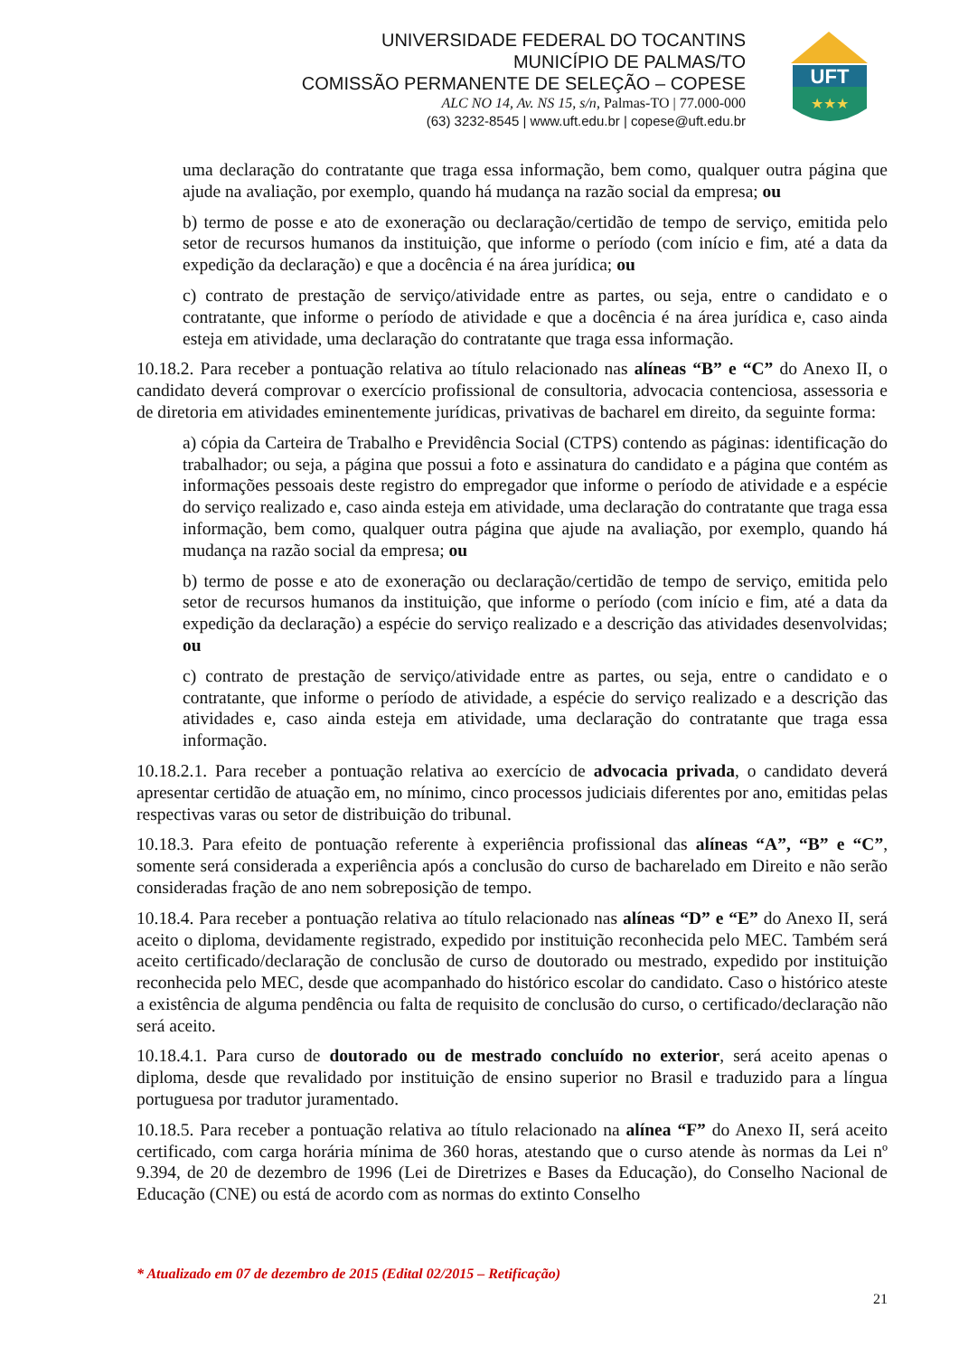UNIVERSIDADE FEDERAL DO TOCANTINS
MUNICÍPIO DE PALMAS/TO
COMISSÃO PERMANENTE DE SELEÇÃO – COPESE
ALC NO 14, Av. NS 15, s/n, Palmas-TO | 77.000-000
(63) 3232-8545 | www.uft.edu.br | copese@uft.edu.br
UFT
★★★
uma declaração do contratante que traga essa informação, bem como, qualquer outra página que ajude na avaliação, por exemplo, quando há mudança na razão social da empresa; ou
b) termo de posse e ato de exoneração ou declaração/certidão de tempo de serviço, emitida pelo setor de recursos humanos da instituição, que informe o período (com início e fim, até a data da expedição da declaração) e que a docência é na área jurídica; ou
c) contrato de prestação de serviço/atividade entre as partes, ou seja, entre o candidato e o contratante, que informe o período de atividade e que a docência é na área jurídica e, caso ainda esteja em atividade, uma declaração do contratante que traga essa informação.
10.18.2. Para receber a pontuação relativa ao título relacionado nas alíneas “B” e “C” do Anexo II, o candidato deverá comprovar o exercício profissional de consultoria, advocacia contenciosa, assessoria e de diretoria em atividades eminentemente jurídicas, privativas de bacharel em direito, da seguinte forma:
a) cópia da Carteira de Trabalho e Previdência Social (CTPS) contendo as páginas: identificação do trabalhador; ou seja, a página que possui a foto e assinatura do candidato e a página que contém as informações pessoais deste registro do empregador que informe o período de atividade e a espécie do serviço realizado e, caso ainda esteja em atividade, uma declaração do contratante que traga essa informação, bem como, qualquer outra página que ajude na avaliação, por exemplo, quando há mudança na razão social da empresa; ou
b) termo de posse e ato de exoneração ou declaração/certidão de tempo de serviço, emitida pelo setor de recursos humanos da instituição, que informe o período (com início e fim, até a data da expedição da declaração) a espécie do serviço realizado e a descrição das atividades desenvolvidas; ou
c) contrato de prestação de serviço/atividade entre as partes, ou seja, entre o candidato e o contratante, que informe o período de atividade, a espécie do serviço realizado e a descrição das atividades e, caso ainda esteja em atividade, uma declaração do contratante que traga essa informação.
10.18.2.1. Para receber a pontuação relativa ao exercício de advocacia privada, o candidato deverá apresentar certidão de atuação em, no mínimo, cinco processos judiciais diferentes por ano, emitidas pelas respectivas varas ou setor de distribuição do tribunal.
10.18.3. Para efeito de pontuação referente à experiência profissional das alíneas “A”, “B” e “C”, somente será considerada a experiência após a conclusão do curso de bacharelado em Direito e não serão consideradas fração de ano nem sobreposição de tempo.
10.18.4. Para receber a pontuação relativa ao título relacionado nas alíneas “D” e “E” do Anexo II, será aceito o diploma, devidamente registrado, expedido por instituição reconhecida pelo MEC. Também será aceito certificado/declaração de conclusão de curso de doutorado ou mestrado, expedido por instituição reconhecida pelo MEC, desde que acompanhado do histórico escolar do candidato. Caso o histórico ateste a existência de alguma pendência ou falta de requisito de conclusão do curso, o certificado/declaração não será aceito.
10.18.4.1. Para curso de doutorado ou de mestrado concluído no exterior, será aceito apenas o diploma, desde que revalidado por instituição de ensino superior no Brasil e traduzido para a língua portuguesa por tradutor juramentado.
10.18.5. Para receber a pontuação relativa ao título relacionado na alínea “F” do Anexo II, será aceito certificado, com carga horária mínima de 360 horas, atestando que o curso atende às normas da Lei nº 9.394, de 20 de dezembro de 1996 (Lei de Diretrizes e Bases da Educação), do Conselho Nacional de Educação (CNE) ou está de acordo com as normas do extinto Conselho
* Atualizado em 07 de dezembro de 2015 (Edital 02/2015 – Retificação)
21